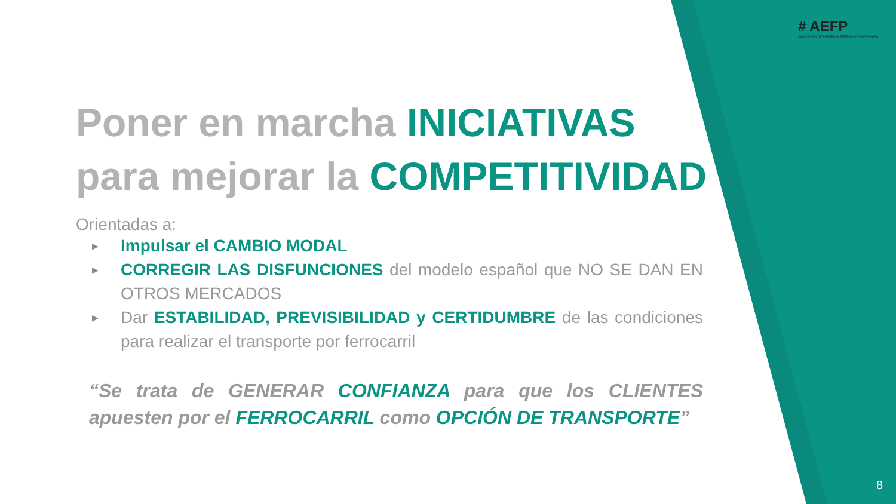# AEFP
ASOCIACIÓN DE EMPRESAS FERROVIARIAS PRIVADAS
Poner en marcha INICIATIVAS
para mejorar la COMPETITIVIDAD
Orientadas a:
▶ Impulsar el CAMBIO MODAL
▶ CORREGIR LAS DISFUNCIONES del modelo español que NO SE DAN EN OTROS MERCADOS
▶ Dar ESTABILIDAD, PREVISIBILIDAD y CERTIDUMBRE de las condiciones para realizar el transporte por ferrocarril
“Se trata de GENERAR CONFIANZA para que los CLIENTES apuesten por el FERROCARRIL como OPCIÓN DE TRANSPORTE”
8